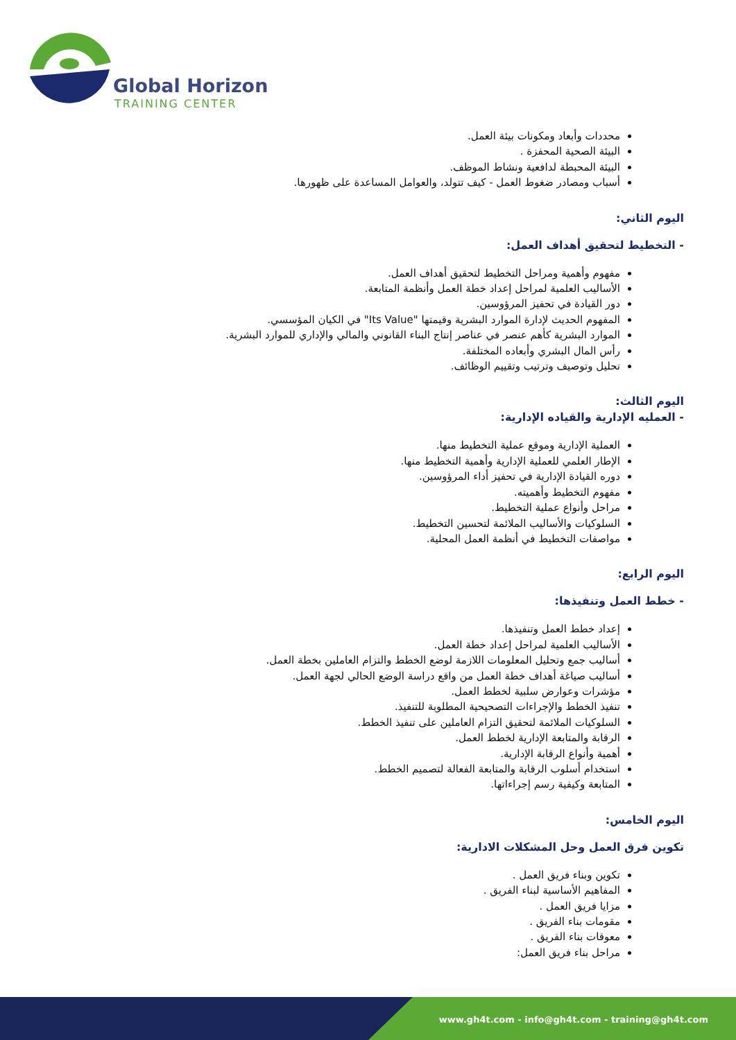Global Horizon
TRAINING CENTER
محددات وأبعاد ومكونات بيئة العمل.
البيئة الصحية المحفزة .
البيئة المحبطة لدافعية ونشاط الموظف.
أسباب ومصادر ضغوط العمل - كيف تتولد، والعوامل المساعدة على ظهورها.
اليوم الثاني:
- التخطيط لتحقيق أهداف العمل:
مفهوم وأهمية ومراحل التخطيط لتحقيق أهداف العمل.
الأساليب العلمية لمراحل إعداد خطة العمل وأنظمة المتابعة.
دور القيادة في تحفيز المرؤوسين.
المفهوم الحديث لإدارة الموارد البشرية وقيمتها "Its Value" في الكيان المؤسسي.
الموارد البشرية كأهم عنصر في عناصر إنتاج البناء القانوني والمالي والإداري للموارد البشرية.
رأس المال البشري وأبعاده المختلفة.
تحليل وتوصيف وترتيب وتقييم الوظائف.
اليوم الثالث:
- العمليه الإدارية والقياده الإدارية:
العملية الإدارية وموقع عملية التخطيط منها.
الإطار العلمي للعملية الإدارية وأهمية التخطيط منها.
دوره القيادة الإدارية في تحفيز أداء المرؤوسين.
مفهوم التخطيط وأهميته.
مراحل وأنواع عملية التخطيط.
السلوكيات والأساليب الملائمة لتحسين التخطيط.
مواصفات التخطيط في أنظمة العمل المحلية.
اليوم الرابع:
- خطط العمل وتنفيذها:
إعداد خطط العمل وتنفيذها.
الأساليب العلمية لمراحل إعداد خطة العمل.
أساليب جمع وتحليل المعلومات اللازمة لوضع الخطط والتزام العاملين بخطة العمل.
أساليب صياغة أهداف خطة العمل من واقع دراسة الوضع الحالي لجهة العمل.
مؤشرات وعوارض سلبية لخطط العمل.
تنفيذ الخطط والإجراءات التصحيحية المطلوبة للتنفيذ.
السلوكيات الملائمة لتحقيق التزام العاملين على تنفيذ الخطط.
الرقابة والمتابعة الإدارية لخطط العمل.
أهمية وأنواع الرقابة الإدارية.
استخدام أسلوب الرقابة والمتابعة الفعالة لتصميم الخطط.
المتابعة وكيفية رسم إجراءاتها.
اليوم الخامس:
تكوين فرق العمل وحل المشكلات الادارية:
تكوين وبناء فريق العمل .
المفاهيم الأساسية لبناء الفريق .
مزايا فريق العمل .
مقومات بناء الفريق .
معوقات بناء الفريق .
مراحل بناء فريق العمل:
www.gh4t.com - info@gh4t.com - training@gh4t.com